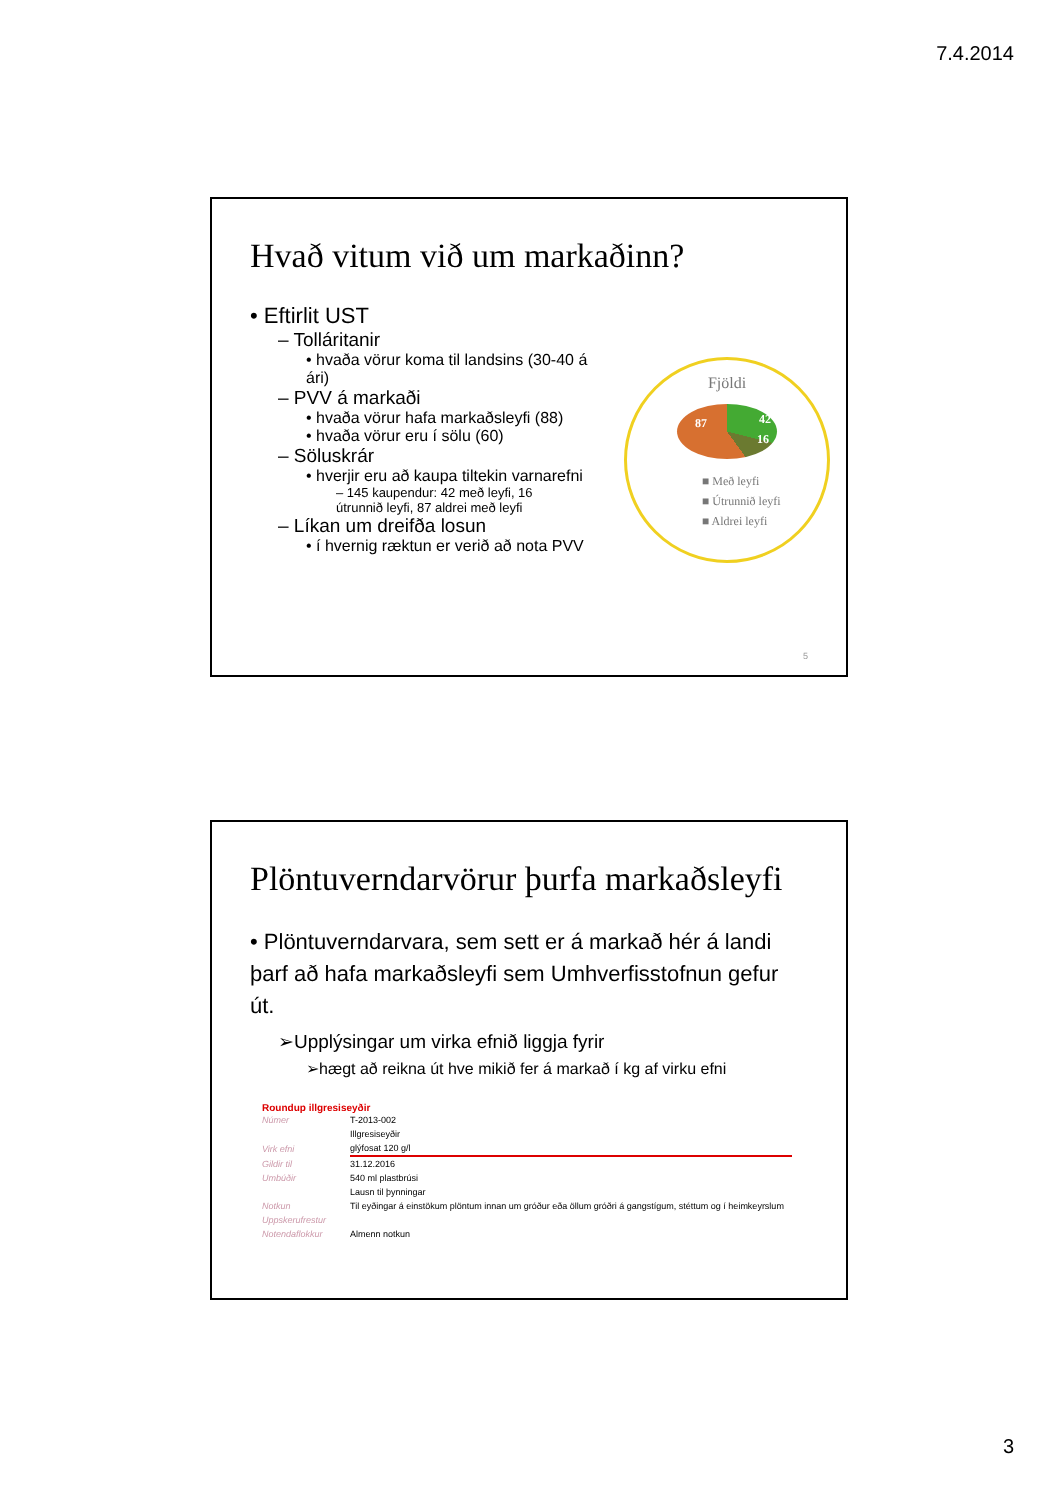7.4.2014
Hvað vitum við um markaðinn?
• Eftirlit UST
– Tolláritanir
• hvaða vörur koma til landsins (30-40 á ári)
– PVV á markaði
• hvaða vörur hafa markaðsleyfi (88)
• hvaða vörur eru í sölu (60)
– Söluskrár
• hverjir eru að kaupa tiltekin varnarefni
– 145 kaupendur: 42 með leyfi, 16 útrunnið leyfi, 87 aldrei með leyfi
– Líkan um dreifða losun
• í hvernig ræktun er verið að nota PVV
Fjöldi
87 42
16
■ Með leyfi
■ Útrunnið leyfi
■ Aldrei leyfi
5
Plöntuverndarvörur þurfa markaðsleyfi
• Plöntuverndarvara, sem sett er á markað hér á landi þarf að hafa markaðsleyfi sem Umhverfisstofnun gefur út.
➢Upplýsingar um virka efnið liggja fyrir
➢hægt að reikna út hve mikið fer á markað í kg af virku efni
Roundup illgresiseyðir
| Númer | T-2013-002 |
| | Illgresiseyðir |
| Virk efni | glýfosat 120 g/l |
| Gildir til | 31.12.2016 |
| Umbúðir | 540 ml plastbrúsi |
| | Lausn til þynningar |
| Notkun | Til eyðingar á einstökum plöntum innan um gróður eða öllum gróðri á gangstígum, stéttum og í heimkeyrslum |
| Uppskerufrestur | |
| Notendaflokkur | Almenn notkun |
3